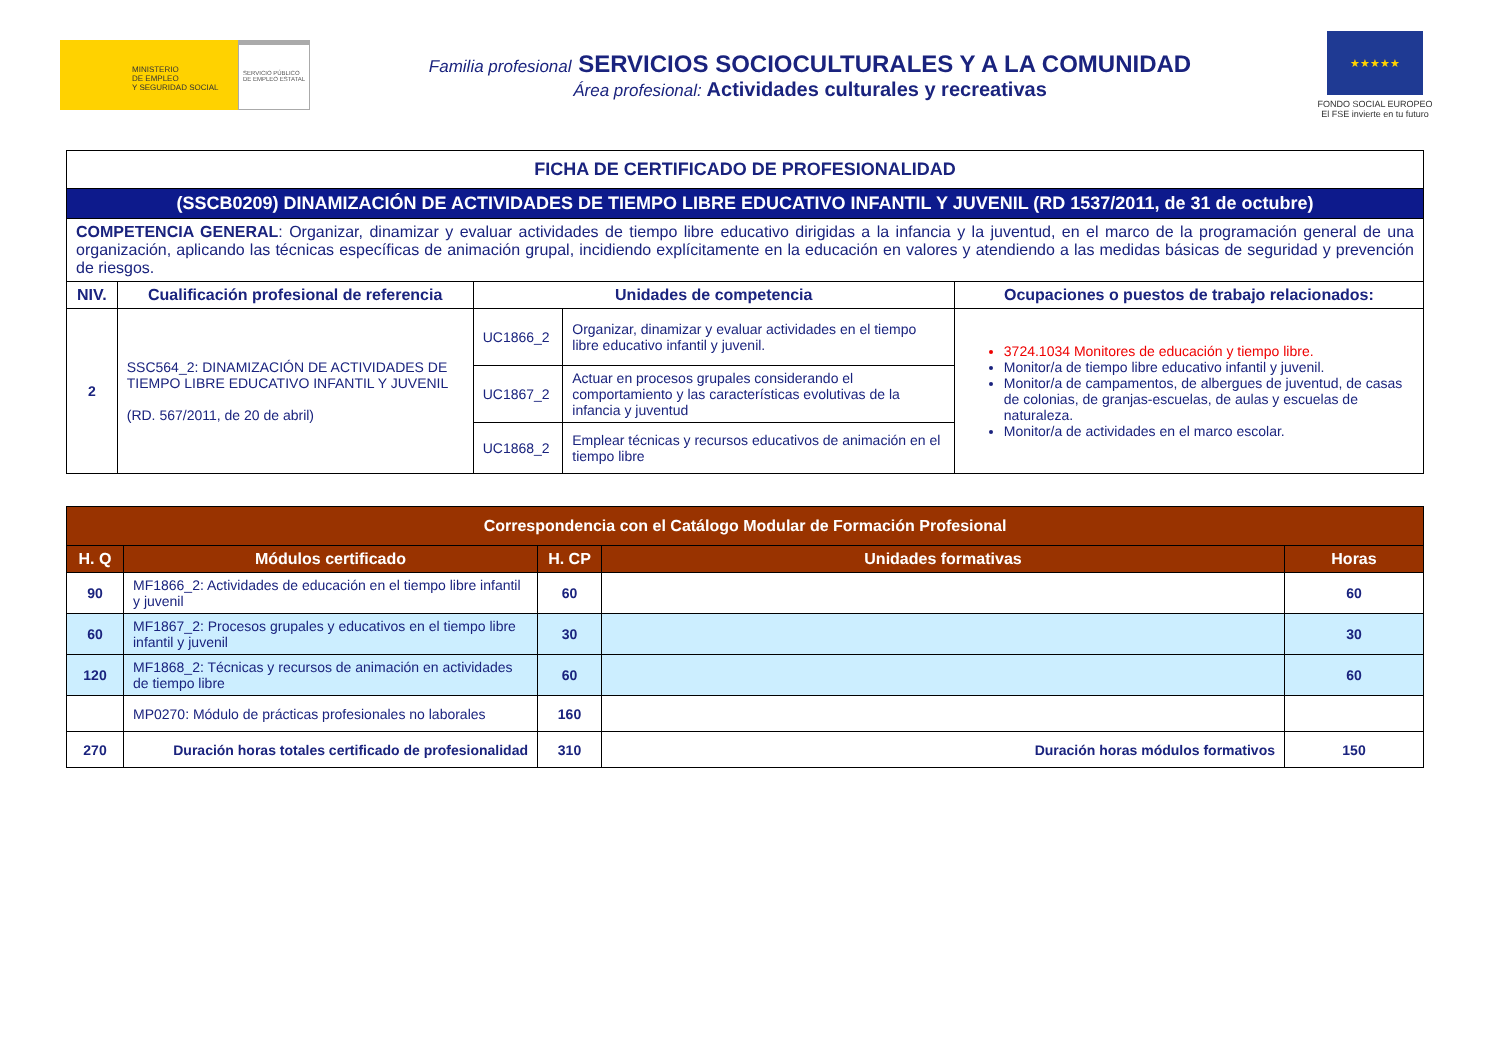MINISTERIO
DE EMPLEO
Y SEGURIDAD SOCIAL
SERVICIO PÚBLICO DE EMPLEO ESTATAL
Familia profesional SERVICIOS SOCIOCULTURALES Y A LA COMUNIDAD
Área profesional: Actividades culturales y recreativas
★★★★★
FONDO SOCIAL EUROPEO
El FSE invierte en tu futuro
| FICHA DE CERTIFICADO DE PROFESIONALIDAD | | | | |
| --- | --- | --- | --- | --- |
| (SSCB0209) DINAMIZACIÓN DE ACTIVIDADES DE TIEMPO LIBRE EDUCATIVO INFANTIL Y JUVENIL (RD 1537/2011, de 31 de octubre) | | | | |
| COMPETENCIA GENERAL : Organizar, dinamizar y evaluar actividades de tiempo libre educativo dirigidas a la infancia y la juventud, en el marco de la programación general de una organización, aplicando las técnicas específicas de animación grupal, incidiendo explícitamente en la educación en valores y atendiendo a las medidas básicas de seguridad y prevención de riesgos. | | | | |
| NIV. | Cualificación profesional de referencia | Unidades de competencia | | Ocupaciones o puestos de trabajo relacionados: |
| 2 | SSC564_2: DINAMIZACIÓN DE ACTIVIDADES DE TIEMPO LIBRE EDUCATIVO INFANTIL Y JUVENIL (RD. 567/2011, de 20 de abril) | UC1866_2 | Organizar, dinamizar y evaluar actividades en el tiempo libre educativo infantil y juvenil. | 3724.1034 Monitores de educación y tiempo libre. Monitor/a de tiempo libre educativo infantil y juvenil. Monitor/a de campamentos, de albergues de juventud, de casas de colonias, de granjas-escuelas, de aulas y escuelas de naturaleza. Monitor/a de actividades en el marco escolar. |
| | | UC1867_2 | Actuar en procesos grupales considerando el comportamiento y las características evolutivas de la infancia y juventud | |
| | | UC1868_2 | Emplear técnicas y recursos educativos de animación en el tiempo libre | |
| Correspondencia con el Catálogo Modular de Formación Profesional | | | | |
| --- | --- | --- | --- | --- |
| H. Q | Módulos certificado | H. CP | Unidades formativas | Horas |
| 90 | MF1866_2: Actividades de educación en el tiempo libre infantil y juvenil | 60 | | 60 |
| 60 | MF1867_2: Procesos grupales y educativos en el tiempo libre infantil y juvenil | 30 | | 30 |
| 120 | MF1868_2: Técnicas y recursos de animación en actividades de tiempo libre | 60 | | 60 |
| | MP0270: Módulo de prácticas profesionales no laborales | 160 | | |
| 270 | Duración horas totales certificado de profesionalidad | 310 | Duración horas módulos formativos | 150 |